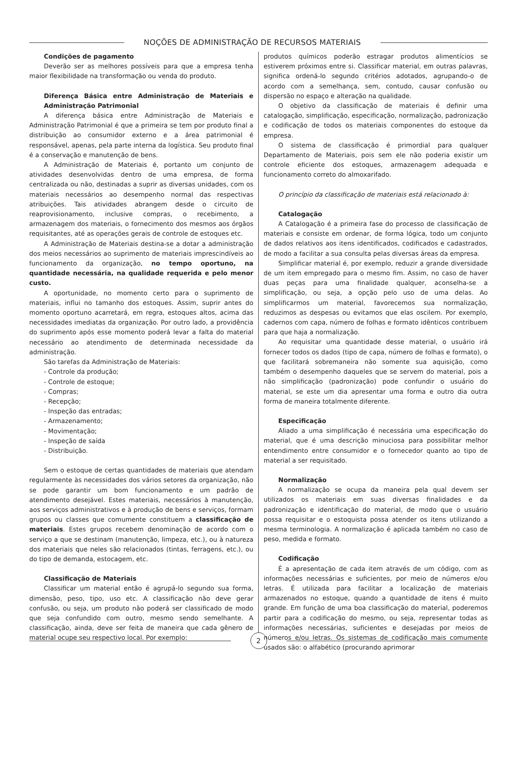NOÇÕES DE ADMINISTRAÇÃO DE RECURSOS MATERIAIS
Condições de pagamento
Deverão ser as melhores possíveis para que a empresa tenha maior flexibilidade na transformação ou venda do produto.
Diferença Básica entre Administração de Materiais e Administração Patrimonial
A diferença básica entre Administração de Materiais e Administração Patrimonial é que a primeira se tem por produto final a distribuição ao consumidor externo e a área patrimonial é responsável, apenas, pela parte interna da logística. Seu produto final é a conservação e manutenção de bens.
A Administração de Materiais é, portanto um conjunto de atividades desenvolvidas dentro de uma empresa, de forma centralizada ou não, destinadas a suprir as diversas unidades, com os materiais necessários ao desempenho normal das respectivas atribuições. Tais atividades abrangem desde o circuito de reaprovisionamento, inclusive compras, o recebimento, a armazenagem dos materiais, o fornecimento dos mesmos aos órgãos requisitantes, até as operações gerais de controle de estoques etc.
A Administração de Materiais destina-se a dotar a administração dos meios necessários ao suprimento de materiais imprescindíveis ao funcionamento da organização, no tempo oportuno, na quantidade necessária, na qualidade requerida e pelo menor custo.
A oportunidade, no momento certo para o suprimento de materiais, influi no tamanho dos estoques. Assim, suprir antes do momento oportuno acarretará, em regra, estoques altos, acima das necessidades imediatas da organização. Por outro lado, a providência do suprimento após esse momento poderá levar a falta do material necessário ao atendimento de determinada necessidade da administração.
São tarefas da Administração de Materiais:
- Controle da produção;
- Controle de estoque;
- Compras;
- Recepção;
- Inspeção das entradas;
- Armazenamento;
- Movimentação;
- Inspeção de saída
- Distribuição.
Sem o estoque de certas quantidades de materiais que atendam regularmente às necessidades dos vários setores da organização, não se pode garantir um bom funcionamento e um padrão de atendimento desejável. Estes materiais, necessários à manutenção, aos serviços administrativos e à produção de bens e serviços, formam grupos ou classes que comumente constituem a classificação de materiais. Estes grupos recebem denominação de acordo com o serviço a que se destinam (manutenção, limpeza, etc.), ou à natureza dos materiais que neles são relacionados (tintas, ferragens, etc.), ou do tipo de demanda, estocagem, etc.
Classificação de Materiais
Classificar um material então é agrupá-lo segundo sua forma, dimensão, peso, tipo, uso etc. A classificação não deve gerar confusão, ou seja, um produto não poderá ser classificado de modo que seja confundido com outro, mesmo sendo semelhante. A classificação, ainda, deve ser feita de maneira que cada gênero de material ocupe seu respectivo local. Por exemplo:
produtos químicos poderão estragar produtos alimentícios se estiverem próximos entre si. Classificar material, em outras palavras, significa ordená-lo segundo critérios adotados, agrupando-o de acordo com a semelhança, sem, contudo, causar confusão ou dispersão no espaço e alteração na qualidade.
O objetivo da classificação de materiais é definir uma catalogação, simplificação, especificação, normalização, padronização e codificação de todos os materiais componentes do estoque da empresa.
O sistema de classificação é primordial para qualquer Departamento de Materiais, pois sem ele não poderia existir um controle eficiente dos estoques, armazenagem adequada e funcionamento correto do almoxarifado.
O princípio da classificação de materiais está relacionado à:
Catalogação
A Catalogação é a primeira fase do processo de classificação de materiais e consiste em ordenar, de forma lógica, todo um conjunto de dados relativos aos itens identificados, codificados e cadastrados, de modo a facilitar a sua consulta pelas diversas áreas da empresa.
Simplificar material é, por exemplo, reduzir a grande diversidade de um item empregado para o mesmo fim. Assim, no caso de haver duas peças para uma finalidade qualquer, aconselha-se a simplificação, ou seja, a opção pelo uso de uma delas. Ao simplificarmos um material, favorecemos sua normalização, reduzimos as despesas ou evitamos que elas oscilem. Por exemplo, cadernos com capa, número de folhas e formato idênticos contribuem para que haja a normalização.
Ao requisitar uma quantidade desse material, o usuário irá fornecer todos os dados (tipo de capa, número de folhas e formato), o que facilitará sobremaneira não somente sua aquisição, como também o desempenho daqueles que se servem do material, pois a não simplificação (padronização) pode confundir o usuário do material, se este um dia apresentar uma forma e outro dia outra forma de maneira totalmente diferente.
Especificação
Aliado a uma simplificação é necessária uma especificação do material, que é uma descrição minuciosa para possibilitar melhor entendimento entre consumidor e o fornecedor quanto ao tipo de material a ser requisitado.
Normalização
A normalização se ocupa da maneira pela qual devem ser utilizados os materiais em suas diversas finalidades e da padronização e identificação do material, de modo que o usuário possa requisitar e o estoquista possa atender os itens utilizando a mesma terminologia. A normalização é aplicada também no caso de peso, medida e formato.
Codificação
É a apresentação de cada item através de um código, com as informações necessárias e suficientes, por meio de números e/ou letras. É utilizada para facilitar a localização de materiais armazenados no estoque, quando a quantidade de itens é muito grande. Em função de uma boa classificação do material, poderemos partir para a codificação do mesmo, ou seja, representar todas as informações necessárias, suficientes e desejadas por meios de números e/ou letras. Os sistemas de codificação mais comumente usados são: o alfabético (procurando aprimorar
2